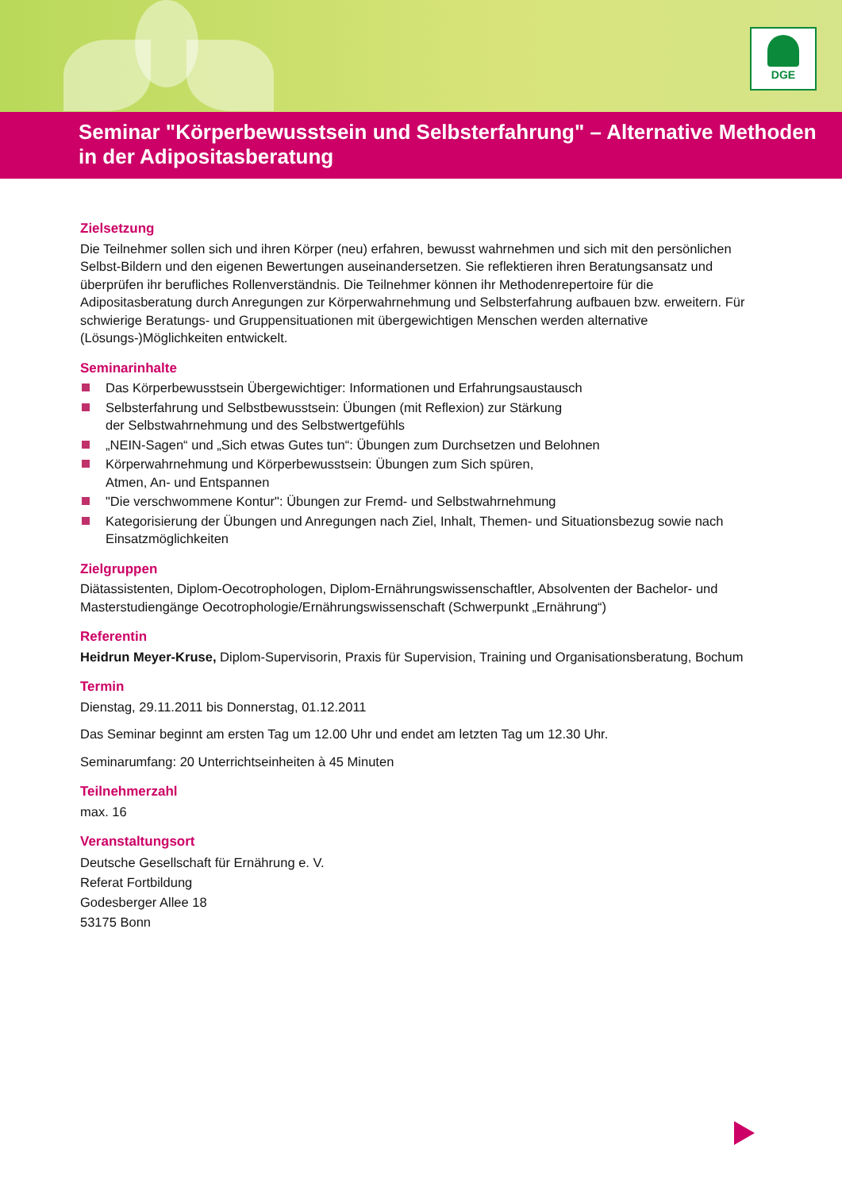DGE
Seminar "Körperbewusstsein und Selbsterfahrung" – Alternative Methoden in der Adipositasberatung
Zielsetzung
Die Teilnehmer sollen sich und ihren Körper (neu) erfahren, bewusst wahrnehmen und sich mit den persönlichen Selbst-Bildern und den eigenen Bewertungen auseinandersetzen. Sie reflektieren ihren Beratungsansatz und überprüfen ihr berufliches Rollenverständnis. Die Teilnehmer können ihr Methodenrepertoire für die Adipositasberatung durch Anregungen zur Körperwahrnehmung und Selbsterfahrung aufbauen bzw. erweitern. Für schwierige Beratungs- und Gruppensituationen mit übergewichtigen Menschen werden alternative (Lösungs-)Möglichkeiten entwickelt.
Seminarinhalte
Das Körperbewusstsein Übergewichtiger: Informationen und Erfahrungsaustausch
Selbsterfahrung und Selbstbewusstsein: Übungen (mit Reflexion) zur Stärkung
der Selbstwahrnehmung und des Selbstwertgefühls
„NEIN-Sagen“ und „Sich etwas Gutes tun“: Übungen zum Durchsetzen und Belohnen
Körperwahrnehmung und Körperbewusstsein: Übungen zum Sich spüren,
Atmen, An- und Entspannen
"Die verschwommene Kontur": Übungen zur Fremd- und Selbstwahrnehmung
Kategorisierung der Übungen und Anregungen nach Ziel, Inhalt, Themen- und Situationsbezug sowie nach Einsatzmöglichkeiten
Zielgruppen
Diätassistenten, Diplom-Oecotrophologen, Diplom-Ernährungswissenschaftler, Absolventen der Bachelor- und Masterstudiengänge Oecotrophologie/Ernährungswissenschaft (Schwerpunkt „Ernährung“)
Referentin
Heidrun Meyer-Kruse, Diplom-Supervisorin, Praxis für Supervision, Training und Organisationsberatung, Bochum
Termin
Dienstag, 29.11.2011 bis Donnerstag, 01.12.2011
Das Seminar beginnt am ersten Tag um 12.00 Uhr und endet am letzten Tag um 12.30 Uhr.
Seminarumfang: 20 Unterrichtseinheiten à 45 Minuten
Teilnehmerzahl
max. 16
Veranstaltungsort
Deutsche Gesellschaft für Ernährung e. V.
Referat Fortbildung
Godesberger Allee 18
53175 Bonn